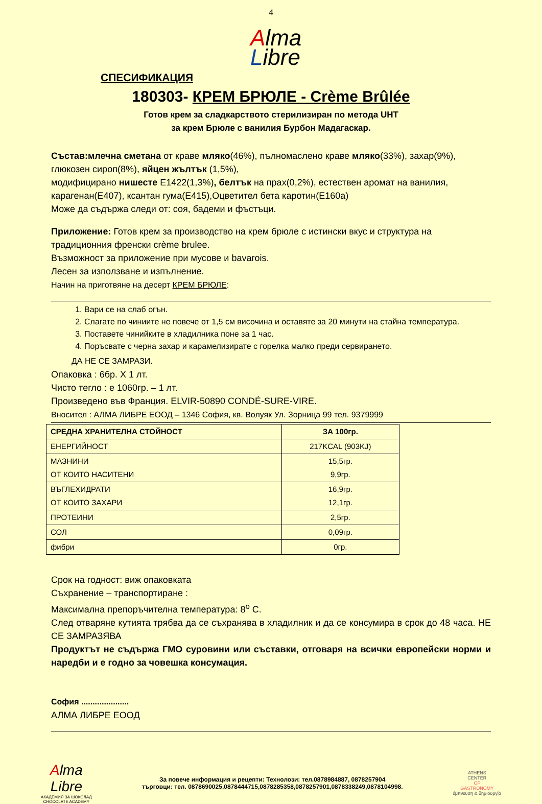4
Alma
Libre
СПЕСИФИКАЦИЯ
180303- КРЕМ БРЮЛЕ - Crème Brûlée
Готов крем за сладкарството стерилизиран по метода UHT
за крем Брюле с ванилия Бурбон Мадагаскар.
Състав:млечна сметана от краве мляко(46%), пълномаслено краве мляко(33%), захар(9%), глюкозен сироп(8%), яйцен жълтък (1,5%),
модифицирано нишесте Е1422(1,3%), белтък на прах(0,2%), естествен аромат на ванилия, карагенан(Е407), ксантан гума(Е415),Оцветител бета каротин(Е160а)
Може да съдържа следи от: соя, бадеми и фъстъци.
Приложение: Готов крем за производство на крем брюле с истински вкус и структура на традиционния френски crème brulee.
Възможност за приложение при мусове и bavarois.
Лесен за използване и изпълнение.
Начин на приготвяне на десерт КРЕМ БРЮЛЕ:
1. Вари се на слаб огън.
2. Слагате по чиниите не повече от 1,5 см височина и оставяте за 20 минути на стайна температура.
3. Поставете чинийките в хладилника поне за 1 час.
4. Поръсвате с черна захар и карамелизирате с горелка малко преди сервирането.
ДА НЕ СЕ ЗАМРАЗИ.
Опаковка : 6бр. X 1 лт.
Чисто тегло : е 1060гр. – 1 лт.
Произведено във Франция. ELVIR-50890 CONDÉ-SURE-VIRE.
Вносител : АЛМА ЛИБРЕ ЕООД – 1346 София, кв. Волуяк Ул. Зорница 99 тел. 9379999
| СРЕДНА ХРАНИТЕЛНА СТОЙНОСТ | ЗА 100гр. |
| --- | --- |
| ЕНЕРГИЙНОСТ | 217KCAL (903KJ) |
| МАЗНИНИ ОТ КОИТО НАСИТЕНИ | 15,5гр. 9,9гр. |
| ВЪГЛЕХИДРАТИ ОТ КОИТО ЗАХАРИ | 16,9гр. 12,1гр. |
| ПРОТЕИНИ | 2,5гр. |
| СОЛ | 0,09гр. |
| фибри | 0гр. |
Срок на годност: виж опаковката
Съхранение – транспортиране :
Максимална препоръчителна температура: 8<sup>о</sup> С.
След отваряне кутията трябва да се съхранява в хладилник и да се консумира в срок до 48 часа. НЕ СЕ ЗАМРАЗЯВА
Продуктът не съдържа ГМО суровини или съставки, отговаря на всички европейски норми и наредби и е годно за човешка консумация.
София .....................
АЛМА ЛИБРЕ ЕООД
Alma
Libre
АКАДЕМИЯ ЗА ШОКОЛАД
CHOCOLATE ACADEMY
За повече информация и рецепти: Технолози: тел.0878984887, 0878257904
търговци: тел. 0878690025,0878444715,0878285358,0878257901,0878338249,0878104998.
ATHENS
CENTER
OF
GASTRONOMY
έμπνευση & δημιουργία